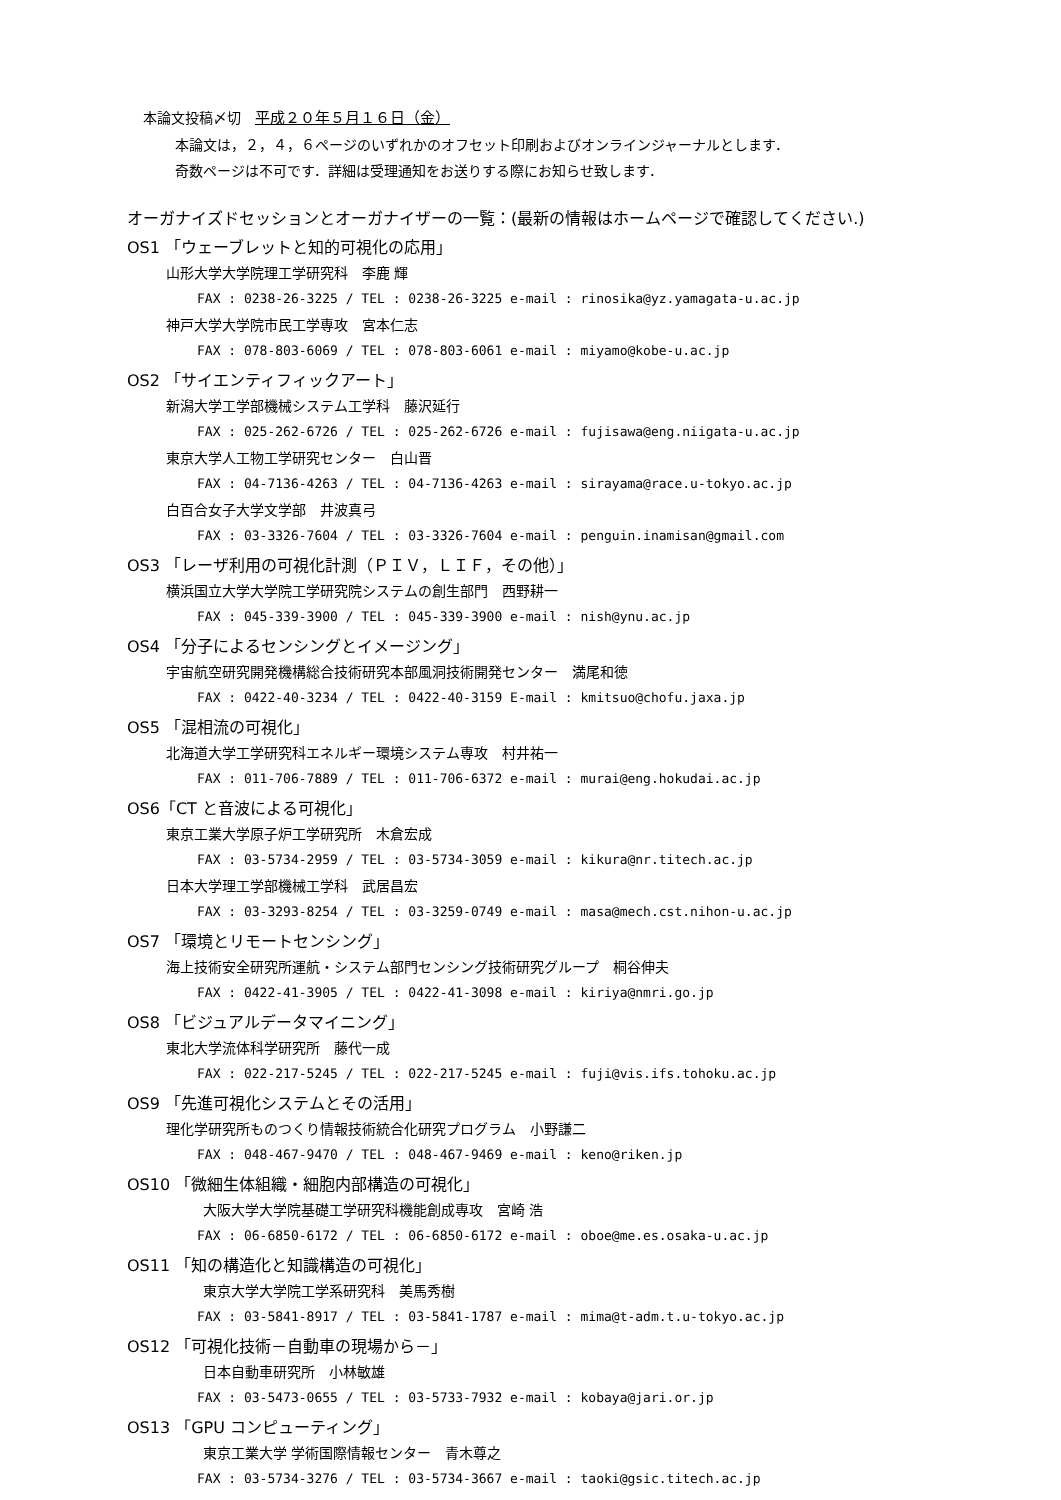本論文投稿〆切　平成２０年５月１６日（金）
本論文は，２，４，６ページのいずれかのオフセット印刷およびオンラインジャーナルとします．
奇数ページは不可です．詳細は受理通知をお送りする際にお知らせ致します．
オーガナイズドセッションとオーガナイザーの一覧：(最新の情報はホームページで確認してください.)
OS1 「ウェーブレットと知的可視化の応用」
山形大学大学院理工学研究科　李鹿 輝
FAX : 0238-26-3225 / TEL : 0238-26-3225 e-mail : rinosika@yz.yamagata-u.ac.jp
神戸大学大学院市民工学専攻　宮本仁志
FAX : 078-803-6069 / TEL : 078-803-6061 e-mail : miyamo@kobe-u.ac.jp
OS2 「サイエンティフィックアート」
新潟大学工学部機械システム工学科　藤沢延行
FAX : 025-262-6726 / TEL : 025-262-6726 e-mail : fujisawa@eng.niigata-u.ac.jp
東京大学人工物工学研究センター　白山晋
FAX : 04-7136-4263 / TEL : 04-7136-4263 e-mail : sirayama@race.u-tokyo.ac.jp
白百合女子大学文学部　井波真弓
FAX : 03-3326-7604 / TEL : 03-3326-7604 e-mail : penguin.inamisan@gmail.com
OS3 「レーザ利用の可視化計測（ＰＩＶ，ＬＩＦ，その他）」
横浜国立大学大学院工学研究院システムの創生部門　西野耕一
FAX : 045-339-3900 / TEL : 045-339-3900 e-mail : nish@ynu.ac.jp
OS4 「分子によるセンシングとイメージング」
宇宙航空研究開発機構総合技術研究本部風洞技術開発センター　満尾和徳
FAX : 0422-40-3234 / TEL : 0422-40-3159 E-mail : kmitsuo@chofu.jaxa.jp
OS5 「混相流の可視化」
北海道大学工学研究科エネルギー環境システム専攻　村井祐一
FAX : 011-706-7889 / TEL : 011-706-6372 e-mail : murai@eng.hokudai.ac.jp
OS6「CT と音波による可視化」
東京工業大学原子炉工学研究所　木倉宏成
FAX : 03-5734-2959 / TEL : 03-5734-3059 e-mail : kikura@nr.titech.ac.jp
日本大学理工学部機械工学科　武居昌宏
FAX : 03-3293-8254 / TEL : 03-3259-0749 e-mail : masa@mech.cst.nihon-u.ac.jp
OS7 「環境とリモートセンシング」
海上技術安全研究所運航・システム部門センシング技術研究グループ　桐谷伸夫
FAX : 0422-41-3905 / TEL : 0422-41-3098 e-mail : kiriya@nmri.go.jp
OS8 「ビジュアルデータマイニング」
東北大学流体科学研究所　藤代一成
FAX : 022-217-5245 / TEL : 022-217-5245 e-mail : fuji@vis.ifs.tohoku.ac.jp
OS9 「先進可視化システムとその活用」
理化学研究所ものつくり情報技術統合化研究プログラム　小野謙二
FAX : 048-467-9470 / TEL : 048-467-9469 e-mail : keno@riken.jp
OS10 「微細生体組織・細胞内部構造の可視化」
大阪大学大学院基礎工学研究科機能創成専攻　宮崎 浩
FAX : 06-6850-6172 / TEL : 06-6850-6172 e-mail : oboe@me.es.osaka-u.ac.jp
OS11 「知の構造化と知識構造の可視化」
東京大学大学院工学系研究科　美馬秀樹
FAX : 03-5841-8917 / TEL : 03-5841-1787 e-mail : mima@t-adm.t.u-tokyo.ac.jp
OS12 「可視化技術－自動車の現場から－」
日本自動車研究所　小林敏雄
FAX : 03-5473-0655 / TEL : 03-5733-7932 e-mail : kobaya@jari.or.jp
OS13 「GPU コンピューティング」
東京工業大学 学術国際情報センター　青木尊之
FAX : 03-5734-3276 / TEL : 03-5734-3667 e-mail : taoki@gsic.titech.ac.jp